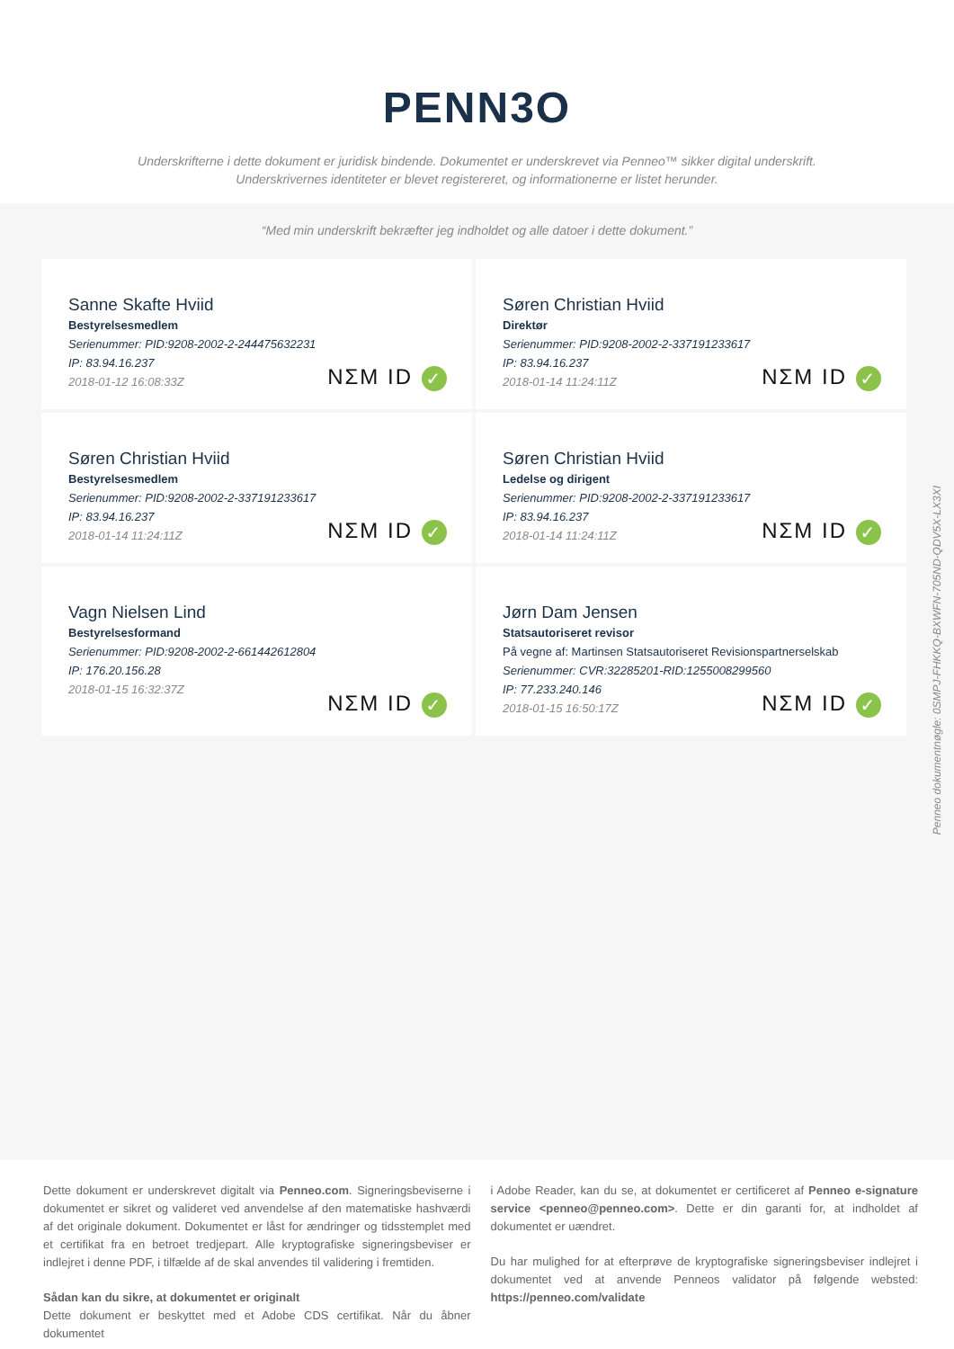PENN3O
Underskrifterne i dette dokument er juridisk bindende. Dokumentet er underskrevet via Penneo™ sikker digital underskrift.
Underskrivernes identiteter er blevet registereret, og informationerne er listet herunder.
“Med min underskrift bekræfter jeg indholdet og alle datoer i dette dokument.”
Sanne Skafte Hviid
Bestyrelsesmedlem
Serienummer: PID:9208-2002-2-244475632231
IP: 83.94.16.237
2018-01-12 16:08:33Z
NΣM ID ✓
Søren Christian Hviid
Direktør
Serienummer: PID:9208-2002-2-337191233617
IP: 83.94.16.237
2018-01-14 11:24:11Z
NΣM ID ✓
Søren Christian Hviid
Bestyrelsesmedlem
Serienummer: PID:9208-2002-2-337191233617
IP: 83.94.16.237
2018-01-14 11:24:11Z
NΣM ID ✓
Søren Christian Hviid
Ledelse og dirigent
Serienummer: PID:9208-2002-2-337191233617
IP: 83.94.16.237
2018-01-14 11:24:11Z
NΣM ID ✓
Vagn Nielsen Lind
Bestyrelsesformand
Serienummer: PID:9208-2002-2-661442612804
IP: 176.20.156.28
2018-01-15 16:32:37Z
NΣM ID ✓
Jørn Dam Jensen
Statsautoriseret revisor
På vegne af: Martinsen Statsautoriseret Revisionspartnerselskab
Serienummer: CVR:32285201-RID:1255008299560
IP: 77.233.240.146
2018-01-15 16:50:17Z
NΣM ID ✓
Penneo dokumentnøgle: 0SMPJ-FHKKQ-BXWFN-705ND-QDV5X-LX3XI
Dette dokument er underskrevet digitalt via Penneo.com. Signeringsbeviserne i dokumentet er sikret og valideret ved anvendelse af den matematiske hashværdi af det originale dokument. Dokumentet er låst for ændringer og tidsstemplet med et certifikat fra en betroet tredjepart. Alle kryptografiske signeringsbeviser er indlejret i denne PDF, i tilfælde af de skal anvendes til validering i fremtiden.
Sådan kan du sikre, at dokumentet er originalt
Dette dokument er beskyttet med et Adobe CDS certifikat. Når du åbner dokumentet
i Adobe Reader, kan du se, at dokumentet er certificeret af Penneo e-signature service <penneo@penneo.com>. Dette er din garanti for, at indholdet af dokumentet er uændret.
Du har mulighed for at efterprøve de kryptografiske signeringsbeviser indlejret i dokumentet ved at anvende Penneos validator på følgende websted: https://penneo.com/validate